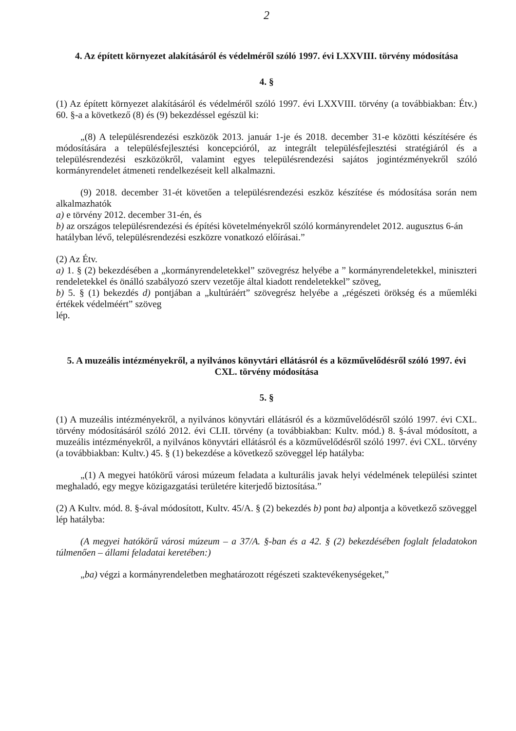2
4. Az épített környezet alakításáról és védelméről szóló 1997. évi LXXVIII. törvény módosítása
4. §
(1) Az épített környezet alakításáról és védelméről szóló 1997. évi LXXVIII. törvény (a továbbiakban: Étv.) 60. §-a a következő (8) és (9) bekezdéssel egészül ki:
„(8) A településrendezési eszközök 2013. január 1-je és 2018. december 31-e közötti készítésére és módosítására a településfejlesztési koncepcióról, az integrált településfejlesztési stratégiáról és a településrendezési eszközökről, valamint egyes településrendezési sajátos jogintézményekről szóló kormányrendelet átmeneti rendelkezéseit kell alkalmazni.
(9) 2018. december 31-ét követően a településrendezési eszköz készítése és módosítása során nem alkalmazhatók
a) e törvény 2012. december 31-én, és
b) az országos településrendezési és építési követelményekről szóló kormányrendelet 2012. augusztus 6-án
hatályban lévő, településrendezési eszközre vonatkozó előírásai.”
(2) Az Étv.
a) 1. § (2) bekezdésében a „kormányrendeletekkel” szövegrész helyébe a ” kormányrendeletekkel, miniszteri rendeletekkel és önálló szabályozó szerv vezetője által kiadott rendeletekkel” szöveg,
b) 5. § (1) bekezdés d) pontjában a „kultúráért” szövegrész helyébe a „régészeti örökség és a műemléki értékek védelméért” szöveg
lép.
5. A muzeális intézményekről, a nyilvános könyvtári ellátásról és a közművelődésről szóló 1997. évi CXL. törvény módosítása
5. §
(1) A muzeális intézményekről, a nyilvános könyvtári ellátásról és a közművelődésről szóló 1997. évi CXL. törvény módosításáról szóló 2012. évi CLII. törvény (a továbbiakban: Kultv. mód.) 8. §-ával módosított, a muzeális intézményekről, a nyilvános könyvtári ellátásról és a közművelődésről szóló 1997. évi CXL. törvény (a továbbiakban: Kultv.) 45. § (1) bekezdése a következő szöveggel lép hatályba:
„(1) A megyei hatókörű városi múzeum feladata a kulturális javak helyi védelmének települési szintet meghaladó, egy megye közigazgatási területére kiterjedő biztosítása.”
(2) A Kultv. mód. 8. §-ával módosított, Kultv. 45/A. § (2) bekezdés b) pont ba) alpontja a következő szöveggel lép hatályba:
(A megyei hatókörű városi múzeum – a 37/A. §-ban és a 42. § (2) bekezdésében foglalt feladatokon túlmenően – állami feladatai keretében:)
„ba) végzi a kormányrendeletben meghatározott régészeti szaktevékenységeket,”